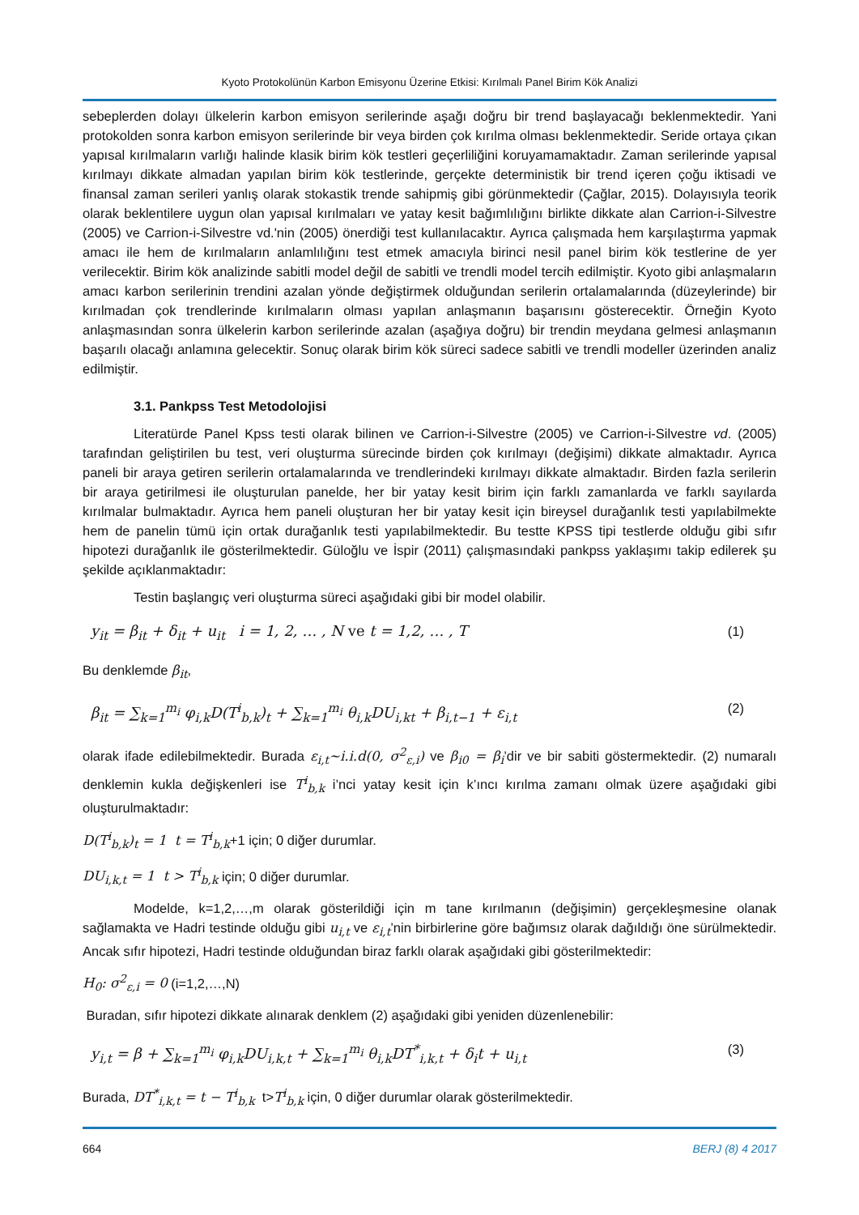Kyoto Protokolünün Karbon Emisyonu Üzerine Etkisi: Kırılmalı Panel Birim Kök Analizi
sebeplerden dolayı ülkelerin karbon emisyon serilerinde aşağı doğru bir trend başlayacağı beklenmektedir. Yani protokolden sonra karbon emisyon serilerinde bir veya birden çok kırılma olması beklenmektedir. Seride ortaya çıkan yapısal kırılmaların varlığı halinde klasik birim kök testleri geçerliliğini koruyamamaktadır. Zaman serilerinde yapısal kırılmayı dikkate almadan yapılan birim kök testlerinde, gerçekte deterministik bir trend içeren çoğu iktisadi ve finansal zaman serileri yanlış olarak stokastik trende sahipmiş gibi görünmektedir (Çağlar, 2015). Dolayısıyla teorik olarak beklentilere uygun olan yapısal kırılmaları ve yatay kesit bağımlılığını birlikte dikkate alan Carrion-i-Silvestre (2005) ve Carrion-i-Silvestre vd.'nin (2005) önerdiği test kullanılacaktır. Ayrıca çalışmada hem karşılaştırma yapmak amacı ile hem de kırılmaların anlamlılığını test etmek amacıyla birinci nesil panel birim kök testlerine de yer verilecektir. Birim kök analizinde sabitli model değil de sabitli ve trendli model tercih edilmiştir. Kyoto gibi anlaşmaların amacı karbon serilerinin trendini azalan yönde değiştirmek olduğundan serilerin ortalamalarında (düzeylerinde) bir kırılmadan çok trendlerinde kırılmaların olması yapılan anlaşmanın başarısını gösterecektir. Örneğin Kyoto anlaşmasından sonra ülkelerin karbon serilerinde azalan (aşağıya doğru) bir trendin meydana gelmesi anlaşmanın başarılı olacağı anlamına gelecektir. Sonuç olarak birim kök süreci sadece sabitli ve trendli modeller üzerinden analiz edilmiştir.
3.1. Pankpss Test Metodolojisi
Literatürde Panel Kpss testi olarak bilinen ve Carrion-i-Silvestre (2005) ve Carrion-i-Silvestre vd. (2005) tarafından geliştirilen bu test, veri oluşturma sürecinde birden çok kırılmayı (değişimi) dikkate almaktadır. Ayrıca paneli bir araya getiren serilerin ortalamalarında ve trendlerindeki kırılmayı dikkate almaktadır. Birden fazla serilerin bir araya getirilmesi ile oluşturulan panelde, her bir yatay kesit birim için farklı zamanlarda ve farklı sayılarda kırılmalar bulmaktadır. Ayrıca hem paneli oluşturan her bir yatay kesit için bireysel durağanlık testi yapılabilmekte hem de panelin tümü için ortak durağanlık testi yapılabilmektedir. Bu testte KPSS tipi testlerde olduğu gibi sıfır hipotezi durağanlık ile gösterilmektedir. Güloğlu ve İspir (2011) çalışmasındaki pankpss yaklaşımı takip edilerek şu şekilde açıklanmaktadır:
Testin başlangıç veri oluşturma süreci aşağıdaki gibi bir model olabilir.
y<sub>it</sub> = β<sub>it</sub> + δ<sub>it</sub> + u<sub>it</sub> i = 1, 2, … , N ve t = 1,2, … , T (1)
Bu denklemde β<sub>it</sub>,
β<sub>it</sub> = ∑<sub>k=1</sub><sup>m<sub>i</sub></sup> φ<sub>i,k</sub>D(T<sup>i</sup><sub>b,k</sub>)<sub>t</sub> + ∑<sub>k=1</sub><sup>m<sub>i</sub></sup> θ<sub>i,k</sub>DU<sub>i,kt</sub> + β<sub>i,t−1</sub> + ε<sub>i,t</sub> (2)
olarak ifade edilebilmektedir. Burada ε<sub>i,t</sub>~i.i.d(0, σ<sup>2</sup><sub>ε,i</sub>) ve β<sub>i0</sub> = β<sub>i</sub>’dir ve bir sabiti göstermektedir. (2) numaralı denklemin kukla değişkenleri ise T<sup>i</sup><sub>b,k</sub> i’nci yatay kesit için k’ıncı kırılma zamanı olmak üzere aşağıdaki gibi oluşturulmaktadır:
D(T<sup>i</sup><sub>b,k</sub>)<sub>t</sub> = 1 t = T<sup>i</sup><sub>b,k</sub>+1 için; 0 diğer durumlar.
DU<sub>i,k,t</sub> = 1 t > T<sup>i</sup><sub>b,k</sub> için; 0 diğer durumlar.
Modelde, k=1,2,…,m olarak gösterildiği için m tane kırılmanın (değişimin) gerçekleşmesine olanak sağlamakta ve Hadri testinde olduğu gibi u<sub>i,t</sub> ve ε<sub>i,t</sub>’nin birbirlerine göre bağımsız olarak dağıldığı öne sürülmektedir. Ancak sıfır hipotezi, Hadri testinde olduğundan biraz farklı olarak aşağıdaki gibi gösterilmektedir:
H<sub>0</sub>: σ<sup>2</sup><sub>ε,i</sub> = 0 (i=1,2,…,N)
Buradan, sıfır hipotezi dikkate alınarak denklem (2) aşağıdaki gibi yeniden düzenlenebilir:
y<sub>i,t</sub> = β + ∑<sub>k=1</sub><sup>m<sub>i</sub></sup> φ<sub>i,k</sub>DU<sub>i,k,t</sub> + ∑<sub>k=1</sub><sup>m<sub>i</sub></sup> θ<sub>i,k</sub>DT<sup>*</sup><sub>i,k,t</sub> + δ<sub>i</sub>t + u<sub>i,t</sub> (3)
Burada, DT<sup>*</sup><sub>i,k,t</sub> = t − T<sup>i</sup><sub>b,k</sub> t>T<sup>i</sup><sub>b,k</sub> için, 0 diğer durumlar olarak gösterilmektedir.
664 BERJ (8) 4 2017